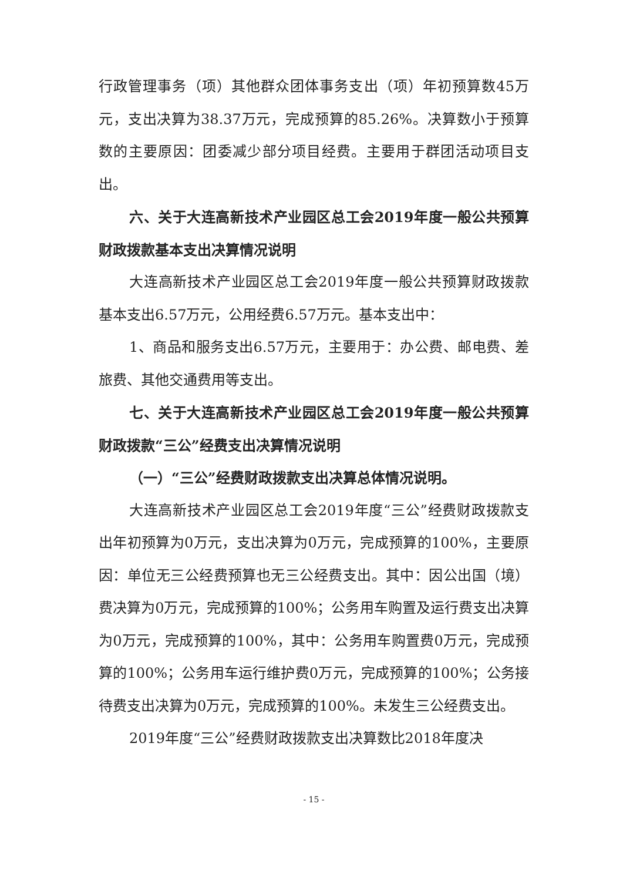行政管理事务（项）其他群众团体事务支出（项）年初预算数45万元，支出决算为38.37万元，完成预算的85.26%。决算数小于预算数的主要原因：团委减少部分项目经费。主要用于群团活动项目支出。
六、关于大连高新技术产业园区总工会2019年度一般公共预算财政拨款基本支出决算情况说明
大连高新技术产业园区总工会2019年度一般公共预算财政拨款基本支出6.57万元，公用经费6.57万元。基本支出中：
1、商品和服务支出6.57万元，主要用于：办公费、邮电费、差旅费、其他交通费用等支出。
七、关于大连高新技术产业园区总工会2019年度一般公共预算财政拨款“三公”经费支出决算情况说明
（一）“三公”经费财政拨款支出决算总体情况说明。
大连高新技术产业园区总工会2019年度“三公”经费财政拨款支出年初预算为0万元，支出决算为0万元，完成预算的100%，主要原因：单位无三公经费预算也无三公经费支出。其中：因公出国（境）费决算为0万元，完成预算的100%；公务用车购置及运行费支出决算为0万元，完成预算的100%，其中：公务用车购置费0万元，完成预算的100%；公务用车运行维护费0万元，完成预算的100%；公务接待费支出决算为0万元，完成预算的100%。未发生三公经费支出。
2019年度“三公”经费财政拨款支出决算数比2018年度决
- 15 -